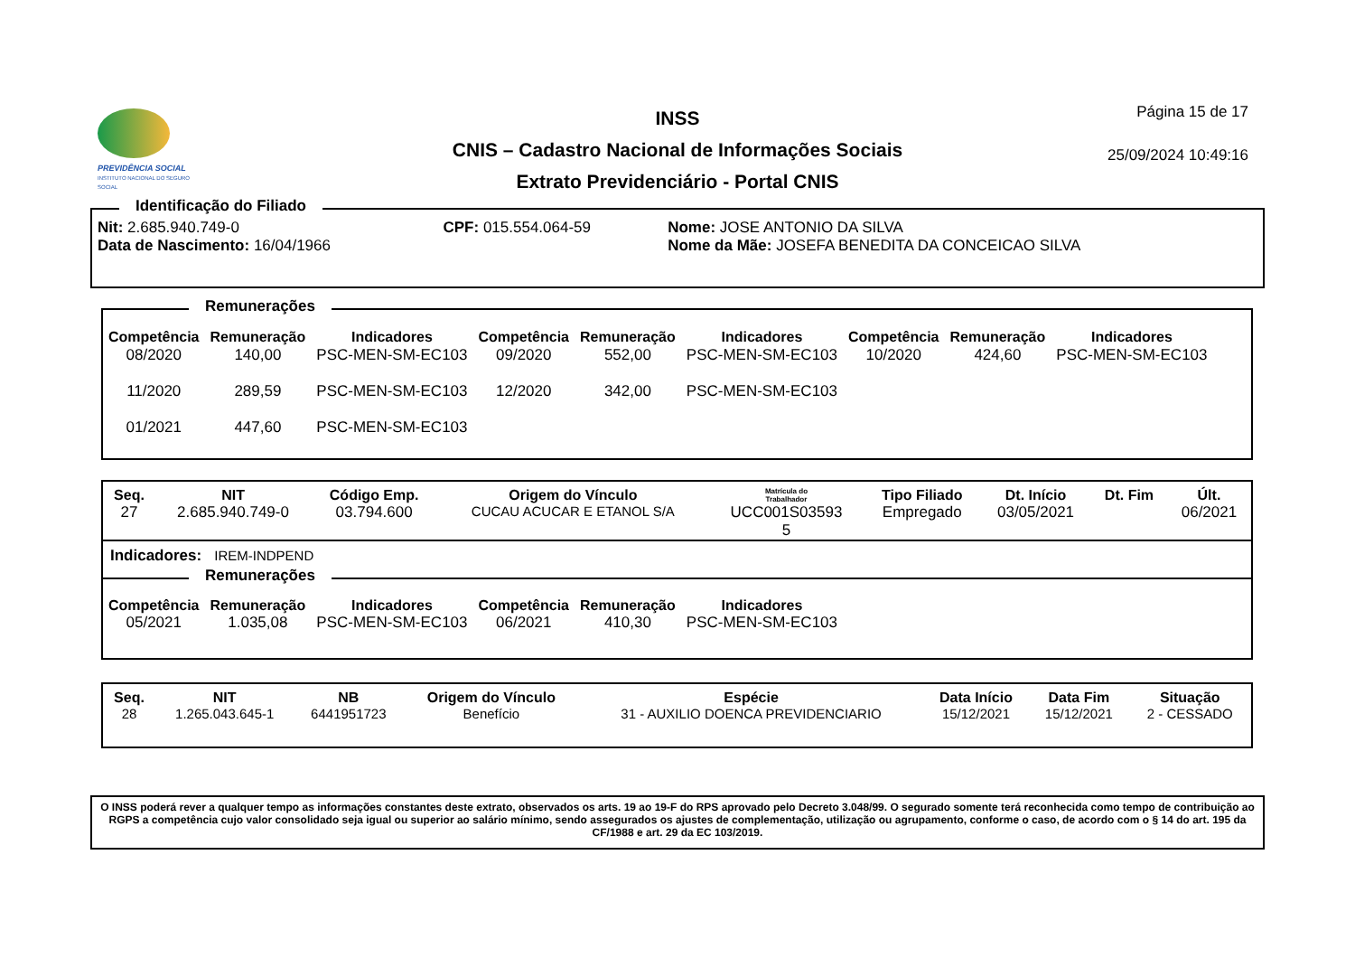PREVIDÊNCIA SOCIAL
INSTITUTO NACIONAL DO SEGURO SOCIAL
INSS
CNIS – Cadastro Nacional de Informações Sociais
Extrato Previdenciário - Portal CNIS
Página 15 de 17
25/09/2024 10:49:16
Identificação do Filiado
| Nit: 2.685.940.749-0 | CPF: 015.554.064-59 | Nome: JOSE ANTONIO DA SILVA |
| Data de Nascimento: 16/04/1966 | | Nome da Mãe: JOSEFA BENEDITA DA CONCEICAO SILVA |
Remunerações
| Competência | Remuneração | Indicadores | Competência | Remuneração | Indicadores | Competência | Remuneração | Indicadores |
| --- | --- | --- | --- | --- | --- | --- | --- | --- |
| 08/2020 | 140,00 | PSC-MEN-SM-EC103 | 09/2020 | 552,00 | PSC-MEN-SM-EC103 | 10/2020 | 424,60 | PSC-MEN-SM-EC103 |
| 11/2020 | 289,59 | PSC-MEN-SM-EC103 | 12/2020 | 342,00 | PSC-MEN-SM-EC103 | | | |
| 01/2021 | 447,60 | PSC-MEN-SM-EC103 | | | | | | |
| Seq. | NIT | Código Emp. | Origem do Vínculo | Matrícula do Trabalhador | Tipo Filiado | Dt. Início | Dt. Fim | Últ. |
| --- | --- | --- | --- | --- | --- | --- | --- | --- |
| 27 | 2.685.940.749-0 | 03.794.600 | CUCAU ACUCAR E ETANOL S/A | UCC001S03593 5 | Empregado | 03/05/2021 | | 06/2021 |
Indicadores: IREM-INDPEND
Remunerações
| Competência | Remuneração | Indicadores | Competência | Remuneração | Indicadores |
| --- | --- | --- | --- | --- | --- |
| 05/2021 | 1.035,08 | PSC-MEN-SM-EC103 | 06/2021 | 410,30 | PSC-MEN-SM-EC103 |
| Seq. | NIT | NB | Origem do Vínculo | Espécie | Data Início | Data Fim | Situação |
| --- | --- | --- | --- | --- | --- | --- | --- |
| 28 | 1.265.043.645-1 | 6441951723 | Benefício | 31 - AUXILIO DOENCA PREVIDENCIARIO | 15/12/2021 | 15/12/2021 | 2 - CESSADO |
O INSS poderá rever a qualquer tempo as informações constantes deste extrato, observados os arts. 19 ao 19-F do RPS aprovado pelo Decreto 3.048/99. O segurado somente terá reconhecida como tempo de contribuição ao RGPS a competência cujo valor consolidado seja igual ou superior ao salário mínimo, sendo assegurados os ajustes de complementação, utilização ou agrupamento, conforme o caso, de acordo com o § 14 do art. 195 da CF/1988 e art. 29 da EC 103/2019.